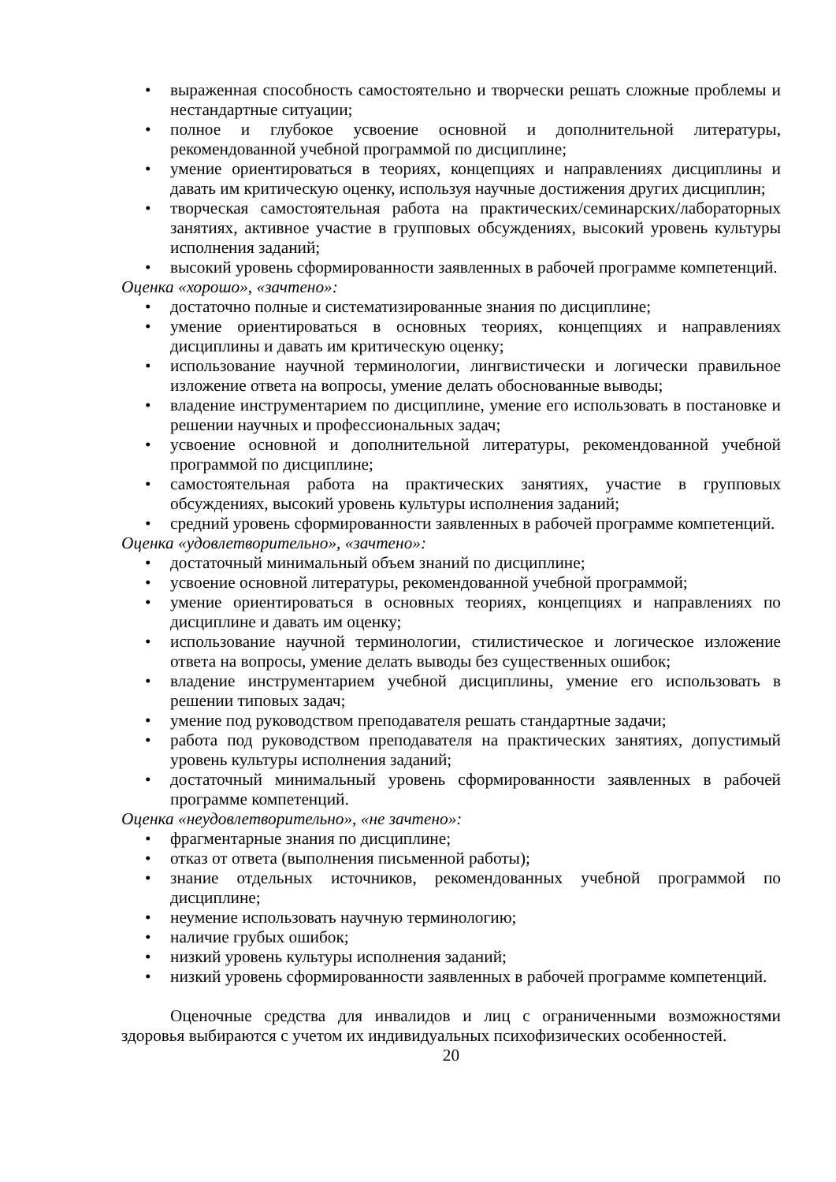• выраженная способность самостоятельно и творчески решать сложные проблемы и нестандартные ситуации;
• полное и глубокое усвоение основной и дополнительной литературы, рекомендованной учебной программой по дисциплине;
• умение ориентироваться в теориях, концепциях и направлениях дисциплины и давать им критическую оценку, используя научные достижения других дисциплин;
• творческая самостоятельная работа на практических/семинарских/лабораторных занятиях, активное участие в групповых обсуждениях, высокий уровень культуры исполнения заданий;
• высокий уровень сформированности заявленных в рабочей программе компетенций.
Оценка «хорошо», «зачтено»:
• достаточно полные и систематизированные знания по дисциплине;
• умение ориентироваться в основных теориях, концепциях и направлениях дисциплины и давать им критическую оценку;
• использование научной терминологии, лингвистически и логически правильное изложение ответа на вопросы, умение делать обоснованные выводы;
• владение инструментарием по дисциплине, умение его использовать в постановке и решении научных и профессиональных задач;
• усвоение основной и дополнительной литературы, рекомендованной учебной программой по дисциплине;
• самостоятельная работа на практических занятиях, участие в групповых обсуждениях, высокий уровень культуры исполнения заданий;
• средний уровень сформированности заявленных в рабочей программе компетенций.
Оценка «удовлетворительно», «зачтено»:
• достаточный минимальный объем знаний по дисциплине;
• усвоение основной литературы, рекомендованной учебной программой;
• умение ориентироваться в основных теориях, концепциях и направлениях по дисциплине и давать им оценку;
• использование научной терминологии, стилистическое и логическое изложение ответа на вопросы, умение делать выводы без существенных ошибок;
• владение инструментарием учебной дисциплины, умение его использовать в решении типовых задач;
• умение под руководством преподавателя решать стандартные задачи;
• работа под руководством преподавателя на практических занятиях, допустимый уровень культуры исполнения заданий;
• достаточный минимальный уровень сформированности заявленных в рабочей программе компетенций.
Оценка «неудовлетворительно», «не зачтено»:
• фрагментарные знания по дисциплине;
• отказ от ответа (выполнения письменной работы);
• знание отдельных источников, рекомендованных учебной программой по дисциплине;
• неумение использовать научную терминологию;
• наличие грубых ошибок;
• низкий уровень культуры исполнения заданий;
• низкий уровень сформированности заявленных в рабочей программе компетенций.
Оценочные средства для инвалидов и лиц с ограниченными возможностями здоровья выбираются с учетом их индивидуальных психофизических особенностей.
20